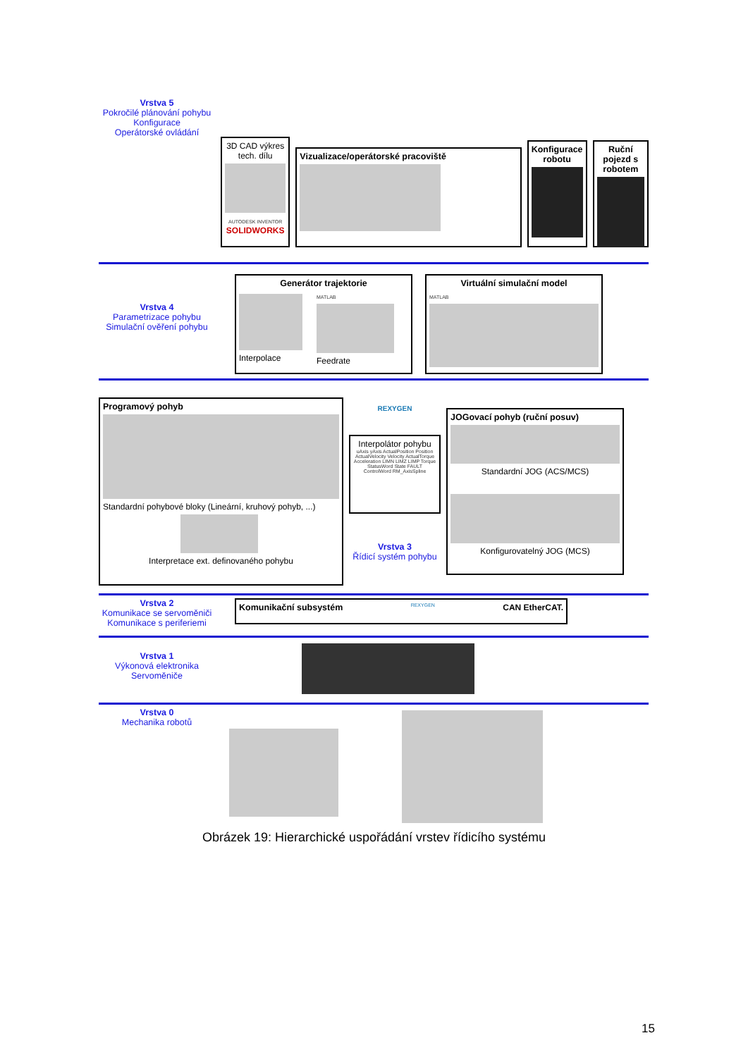Vrstva 5
Pokročilé plánování pohybu
Konfigurace
Operátorské ovládání
3D CAD výkres tech. dílu
AUTODESK INVENTOR SOLIDWORKS
Vizualizace/operátorské pracoviště
Konfigurace robotu
Ruční pojezd s robotem
Vrstva 4
Parametrizace pohybu
Simulační ověření pohybu
Generátor trajektorie
Interpolace
MATLAB
Feedrate
Virtuální simulační model
MATLAB
Programový pohyb
Standardní pohybové bloky (Lineární, kruhový pohyb, ...)
Interpretace ext. definovaného pohybu
REXYGEN
Interpolátor pohybu
uAxis yAxis ActualPosition Position ActualVelocity Velocity ActualTorque Acceleration LIMN LIMZ LIMP Torque StatusWord State FAULT ControlWord RM_AxisSpline
Vrstva 3
Řídicí systém pohybu
JOGovací pohyb (ruční posuv)
Standardní JOG (ACS/MCS)
Konfigurovatelný JOG (MCS)
Vrstva 2
Komunikace se servoměniči
Komunikace s periferiemi
Komunikační subsystém
REXYGEN CAN EtherCAT.
Vrstva 1
Výkonová elektronika
Servoměniče
Vrstva 0
Mechanika robotů
Obrázek 19: Hierarchické uspořádání vrstev řídicího systému
15